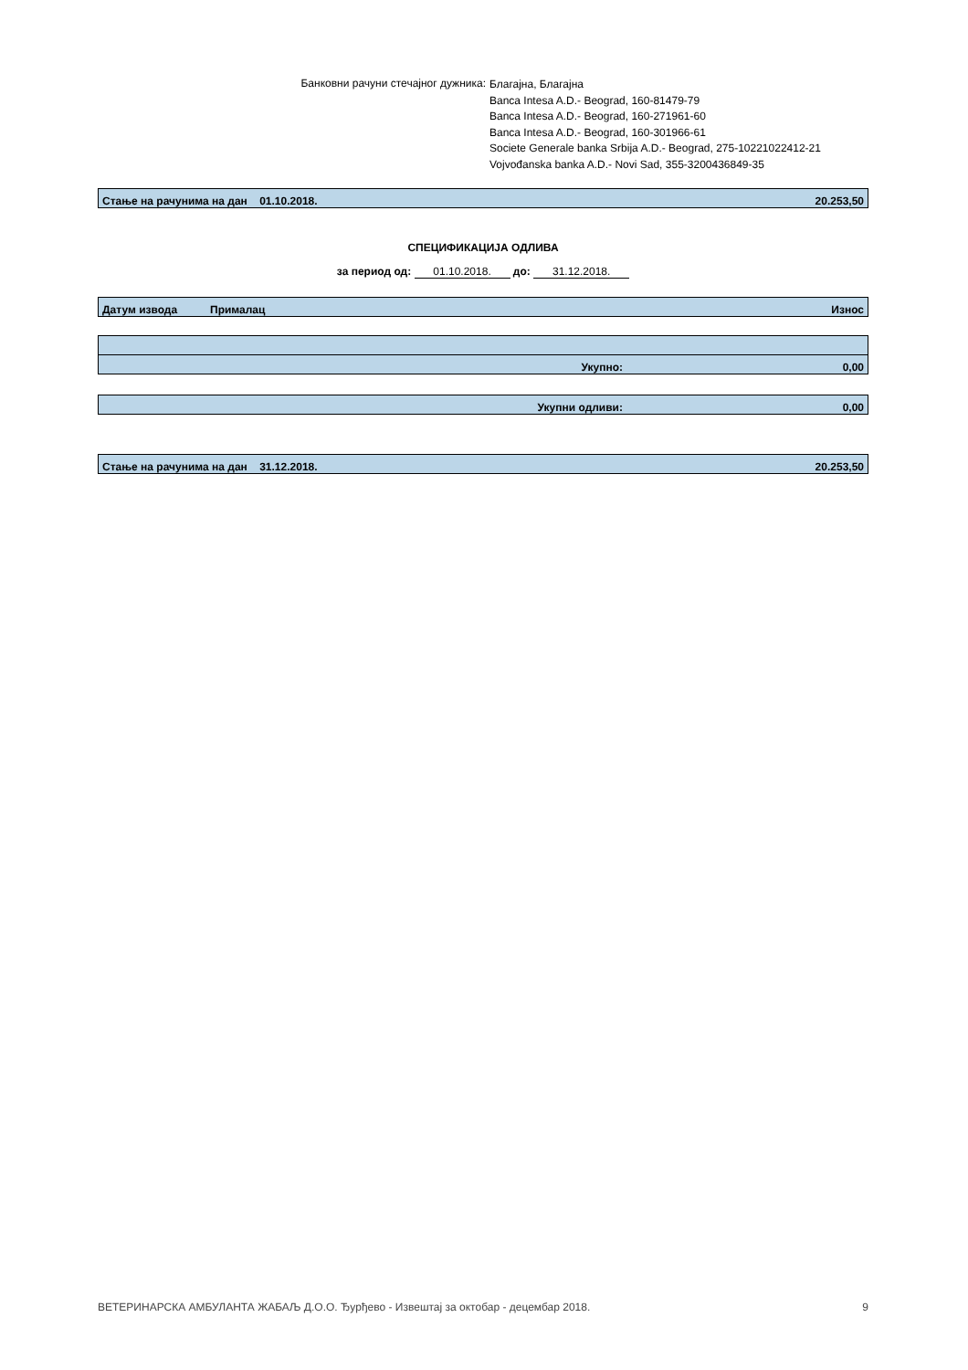Банковни рачуни стечајног дужника:
Благајна, Благајна
Banca Intesa A.D.- Beograd, 160-81479-79
Banca Intesa A.D.- Beograd, 160-271961-60
Banca Intesa A.D.- Beograd, 160-301966-61
Societe Generale banka Srbija A.D.- Beograd, 275-10221022412-21
Vojvođanska banka A.D.- Novi Sad, 355-3200436849-35
| Стање на рачунима на дан 01.10.2018. | 20.253,50 |
СПЕЦИФИКАЦИЈА ОДЛИВА
за период од: 01.10.2018. до: 31.12.2018.
| Датум извода | Прималац | Износ |
| Укупно: | 0,00 |
| Укупни одливи: | 0,00 |
| Стање на рачунима на дан 31.12.2018. | 20.253,50 |
ВЕТЕРИНАРСКА АМБУЛАНТА ЖАБАЉ Д.О.О. Ђурђево - Извештај за октобар - децембар 2018. 9